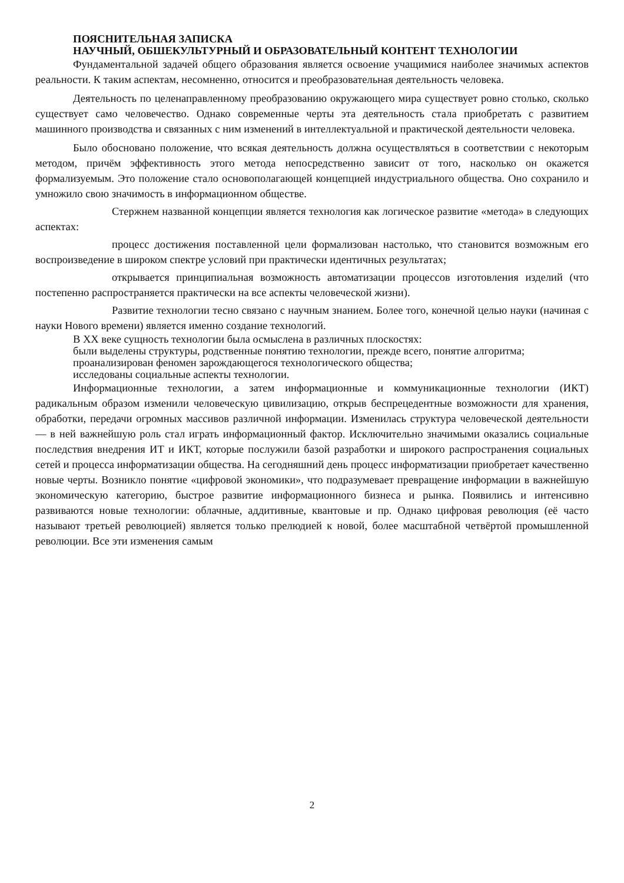ПОЯСНИТЕЛЬНАЯ ЗАПИСКА
НАУЧНЫЙ, ОБШЕКУЛЬТУРНЫЙ И ОБРАЗОВАТЕЛЬНЫЙ КОНТЕНТ ТЕХНОЛОГИИ
Фундаментальной задачей общего образования является освоение учащимися наиболее значимых аспектов реальности. К таким аспектам, несомненно, относится и преобразовательная деятельность человека.
Деятельность по целенаправленному преобразованию окружающего мира существует ровно столько, сколько существует само человечество. Однако современные черты эта деятельность стала приобретать с развитием машинного производства и связанных с ним изменений в интеллектуальной и практической деятельности человека.
Было обосновано положение, что всякая деятельность должна осуществляться в соответствии с некоторым методом, причём эффективность этого метода непосредственно зависит от того, насколько он окажется формализуемым. Это положение стало основополагающей концепцией индустриального общества. Оно сохранило и умножило свою значимость в информационном обществе.
Стержнем названной концепции является технология как логическое развитие «метода» в следующих аспектах:
процесс достижения поставленной цели формализован настолько, что становится возможным его воспроизведение в широком спектре условий при практически идентичных результатах;
открывается принципиальная возможность автоматизации процессов изготовления изделий (что постепенно распространяется практически на все аспекты человеческой жизни).
Развитие технологии тесно связано с научным знанием. Более того, конечной целью науки (начиная с науки Нового времени) является именно создание технологий.
В XX веке сущность технологии была осмыслена в различных плоскостях:
были выделены структуры, родственные понятию технологии, прежде всего, понятие алгоритма;
проанализирован феномен зарождающегося технологического общества;
исследованы социальные аспекты технологии.
Информационные технологии, а затем информационные и коммуникационные технологии (ИКТ) радикальным образом изменили человеческую цивилизацию, открыв беспрецедентные возможности для хранения, обработки, передачи огромных массивов различной информации. Изменилась структура человеческой деятельности — в ней важнейшую роль стал играть информационный фактор. Исключительно значимыми оказались социальные последствия внедрения ИТ и ИКТ, которые послужили базой разработки и широкого распространения социальных сетей и процесса информатизации общества. На сегодняшний день процесс информатизации приобретает качественно новые черты. Возникло понятие «цифровой экономики», что подразумевает превращение информации в важнейшую экономическую категорию, быстрое развитие информационного бизнеса и рынка. Появились и интенсивно развиваются новые технологии: облачные, аддитивные, квантовые и пр. Однако цифровая революция (её часто называют третьей революцией) является только прелюдией к новой, более масштабной четвёртой промышленной революции. Все эти изменения самым
2